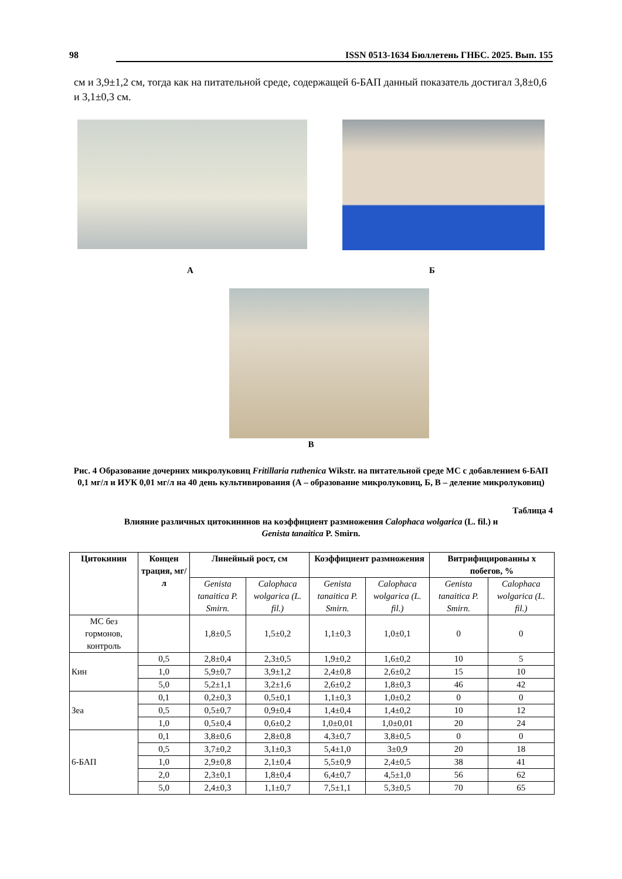98 ISSN 0513-1634 Бюллетень ГНБС. 2025. Вып. 155
см и 3,9±1,2 см, тогда как на питательной среде, содержащей 6-БАП данный показатель достигал 3,8±0,6 и 3,1±0,3 см.
А Б
В
Рис. 4 Образование дочерних микролуковиц Fritillaria ruthenica Wikstr. на питательной среде МС с добавлением 6-БАП 0,1 мг/л и ИУК 0,01 мг/л на 40 день культивирования (А – образование микролуковиц, Б, В – деление микролуковиц)
Таблица 4
Влияние различных цитокининов на коэффициент размножения Calophaca wolgarica (L. fil.) и
Genista tanaitica P. Smirn.
| Цитокинин | Концен трация, мг/л | Линейный рост, см | | Коэффициент размножения | | Витрифицированны х побегов, % | |
| --- | --- | --- | --- | --- | --- | --- | --- |
| | | Genista tanaitica P. Smirn. | Calophaca wolgarica (L. fil.) | Genista tanaitica P. Smirn. | Calophaca wolgarica (L. fil.) | Genista tanaitica P. Smirn. | Calophaca wolgarica (L. fil.) |
| МС без гормонов, контроль | | 1,8±0,5 | 1,5±0,2 | 1,1±0,3 | 1,0±0,1 | 0 | 0 |
| Кин | 0,5 | 2,8±0,4 | 2,3±0,5 | 1,9±0,2 | 1,6±0,2 | 10 | 5 |
| | 1,0 | 5,9±0,7 | 3,9±1,2 | 2,4±0,8 | 2,6±0,2 | 15 | 10 |
| | 5,0 | 5,2±1,1 | 3,2±1,6 | 2,6±0,2 | 1,8±0,3 | 46 | 42 |
| Зеа | 0,1 | 0,2±0,3 | 0,5±0,1 | 1,1±0,3 | 1,0±0,2 | 0 | 0 |
| | 0,5 | 0,5±0,7 | 0,9±0,4 | 1,4±0,4 | 1,4±0,2 | 10 | 12 |
| | 1,0 | 0,5±0,4 | 0,6±0,2 | 1,0±0,01 | 1,0±0,01 | 20 | 24 |
| 6-БАП | 0,1 | 3,8±0,6 | 2,8±0,8 | 4,3±0,7 | 3,8±0,5 | 0 | 0 |
| | 0,5 | 3,7±0,2 | 3,1±0,3 | 5,4±1,0 | 3±0,9 | 20 | 18 |
| | 1,0 | 2,9±0,8 | 2,1±0,4 | 5,5±0,9 | 2,4±0,5 | 38 | 41 |
| | 2,0 | 2,3±0,1 | 1,8±0,4 | 6,4±0,7 | 4,5±1,0 | 56 | 62 |
| | 5,0 | 2,4±0,3 | 1,1±0,7 | 7,5±1,1 | 5,3±0,5 | 70 | 65 |